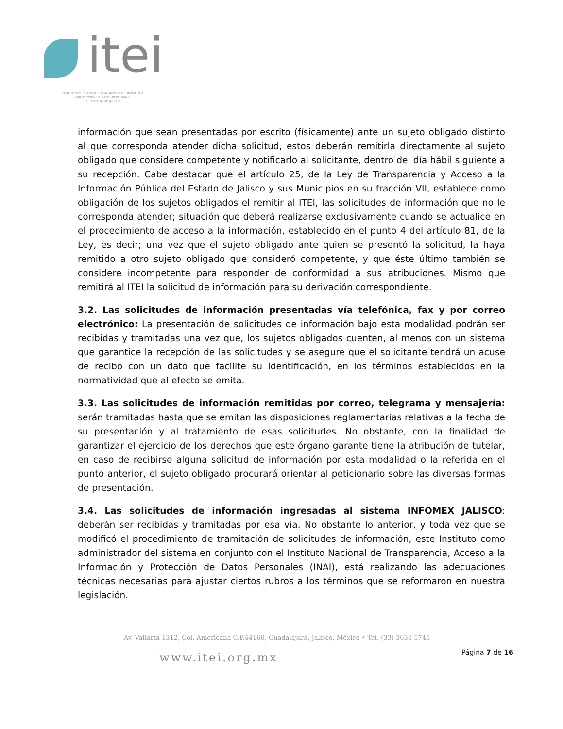itei
INSTITUTO DE TRANSPARENCIA, INFORMACIÓN PÚBLICA
Y PROTECCIÓN DE DATOS PERSONALES
DEL ESTADO DE JALISCO
información que sean presentadas por escrito (físicamente) ante un sujeto obligado distinto al que corresponda atender dicha solicitud, estos deberán remitirla directamente al sujeto obligado que considere competente y notificarlo al solicitante, dentro del día hábil siguiente a su recepción. Cabe destacar que el artículo 25, de la Ley de Transparencia y Acceso a la Información Pública del Estado de Jalisco y sus Municipios en su fracción VII, establece como obligación de los sujetos obligados el remitir al ITEI, las solicitudes de información que no le corresponda atender; situación que deberá realizarse exclusivamente cuando se actualice en el procedimiento de acceso a la información, establecido en el punto 4 del artículo 81, de la Ley, es decir; una vez que el sujeto obligado ante quien se presentó la solicitud, la haya remitido a otro sujeto obligado que consideró competente, y que éste último también se considere incompetente para responder de conformidad a sus atribuciones. Mismo que remitirá al ITEI la solicitud de información para su derivación correspondiente.
3.2. Las solicitudes de información presentadas vía telefónica, fax y por correo electrónico: La presentación de solicitudes de información bajo esta modalidad podrán ser recibidas y tramitadas una vez que, los sujetos obligados cuenten, al menos con un sistema que garantice la recepción de las solicitudes y se asegure que el solicitante tendrá un acuse de recibo con un dato que facilite su identificación, en los términos establecidos en la normatividad que al efecto se emita.
3.3. Las solicitudes de información remitidas por correo, telegrama y mensajería: serán tramitadas hasta que se emitan las disposiciones reglamentarias relativas a la fecha de su presentación y al tratamiento de esas solicitudes. No obstante, con la finalidad de garantizar el ejercicio de los derechos que este órgano garante tiene la atribución de tutelar, en caso de recibirse alguna solicitud de información por esta modalidad o la referida en el punto anterior, el sujeto obligado procurará orientar al peticionario sobre las diversas formas de presentación.
3.4. Las solicitudes de información ingresadas al sistema INFOMEX JALISCO: deberán ser recibidas y tramitadas por esa vía. No obstante lo anterior, y toda vez que se modificó el procedimiento de tramitación de solicitudes de información, este Instituto como administrador del sistema en conjunto con el Instituto Nacional de Transparencia, Acceso a la Información y Protección de Datos Personales (INAI), está realizando las adecuaciones técnicas necesarias para ajustar ciertos rubros a los términos que se reformaron en nuestra legislación.
Av. Vallarta 1312, Col. Americana C.P.44160, Guadalajara, Jalisco, México • Tel. (33) 3630 5745
www.itei.org.mx
Página 7 de 16